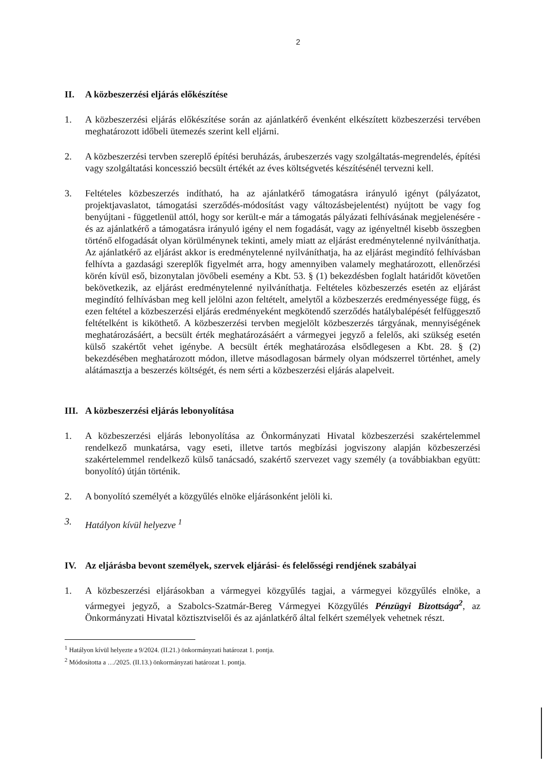2
II. A közbeszerzési eljárás előkészítése
1. A közbeszerzési eljárás előkészítése során az ajánlatkérő évenként elkészített közbeszerzési tervében meghatározott időbeli ütemezés szerint kell eljárni.
2. A közbeszerzési tervben szereplő építési beruházás, árubeszerzés vagy szolgáltatás-megrendelés, építési vagy szolgáltatási koncesszió becsült értékét az éves költségvetés készítésénél tervezni kell.
3. Feltételes közbeszerzés indítható, ha az ajánlatkérő támogatásra irányuló igényt (pályázatot, projektjavaslatot, támogatási szerződés-módosítást vagy változásbejelentést) nyújtott be vagy fog benyújtani - függetlenül attól, hogy sor került-e már a támogatás pályázati felhívásának megjelenésére - és az ajánlatkérő a támogatásra irányuló igény el nem fogadását, vagy az igényeltnél kisebb összegben történő elfogadását olyan körülménynek tekinti, amely miatt az eljárást eredménytelenné nyilváníthatja. Az ajánlatkérő az eljárást akkor is eredménytelenné nyilváníthatja, ha az eljárást megindító felhívásban felhívta a gazdasági szereplők figyelmét arra, hogy amennyiben valamely meghatározott, ellenőrzési körén kívül eső, bizonytalan jövőbeli esemény a Kbt. 53. § (1) bekezdésben foglalt határidőt követően bekövetkezik, az eljárást eredménytelenné nyilváníthatja. Feltételes közbeszerzés esetén az eljárást megindító felhívásban meg kell jelölni azon feltételt, amelytől a közbeszerzés eredményessége függ, és ezen feltétel a közbeszerzési eljárás eredményeként megkötendő szerződés hatálybalépését felfüggesztő feltételként is kiköthető. A közbeszerzési tervben megjelölt közbeszerzés tárgyának, mennyiségének meghatározásáért, a becsült érték meghatározásáért a vármegyei jegyző a felelős, aki szükség esetén külső szakértőt vehet igénybe. A becsült érték meghatározása elsődlegesen a Kbt. 28. § (2) bekezdésében meghatározott módon, illetve másodlagosan bármely olyan módszerrel történhet, amely alátámasztja a beszerzés költségét, és nem sérti a közbeszerzési eljárás alapelveit.
III. A közbeszerzési eljárás lebonyolítása
1. A közbeszerzési eljárás lebonyolítása az Önkormányzati Hivatal közbeszerzési szakértelemmel rendelkező munkatársa, vagy eseti, illetve tartós megbízási jogviszony alapján közbeszerzési szakértelemmel rendelkező külső tanácsadó, szakértő szervezet vagy személy (a továbbiakban együtt: bonyolító) útján történik.
2. A bonyolító személyét a közgyűlés elnöke eljárásonként jelöli ki.
3. Hatályon kívül helyezve <sup>1</sup>
IV. Az eljárásba bevont személyek, szervek eljárási- és felelősségi rendjének szabályai
1. A közbeszerzési eljárásokban a vármegyei közgyűlés tagjai, a vármegyei közgyűlés elnöke, a vármegyei jegyző, a Szabolcs-Szatmár-Bereg Vármegyei Közgyűlés Pénzügyi Bizottsága<sup>2</sup>, az Önkormányzati Hivatal köztisztviselői és az ajánlatkérő által felkért személyek vehetnek részt.
<sup>1</sup> Hatályon kívül helyezte a 9/2024. (II.21.) önkormányzati határozat 1. pontja.
<sup>2</sup> Módosította a …/2025. (II.13.) önkormányzati határozat 1. pontja.